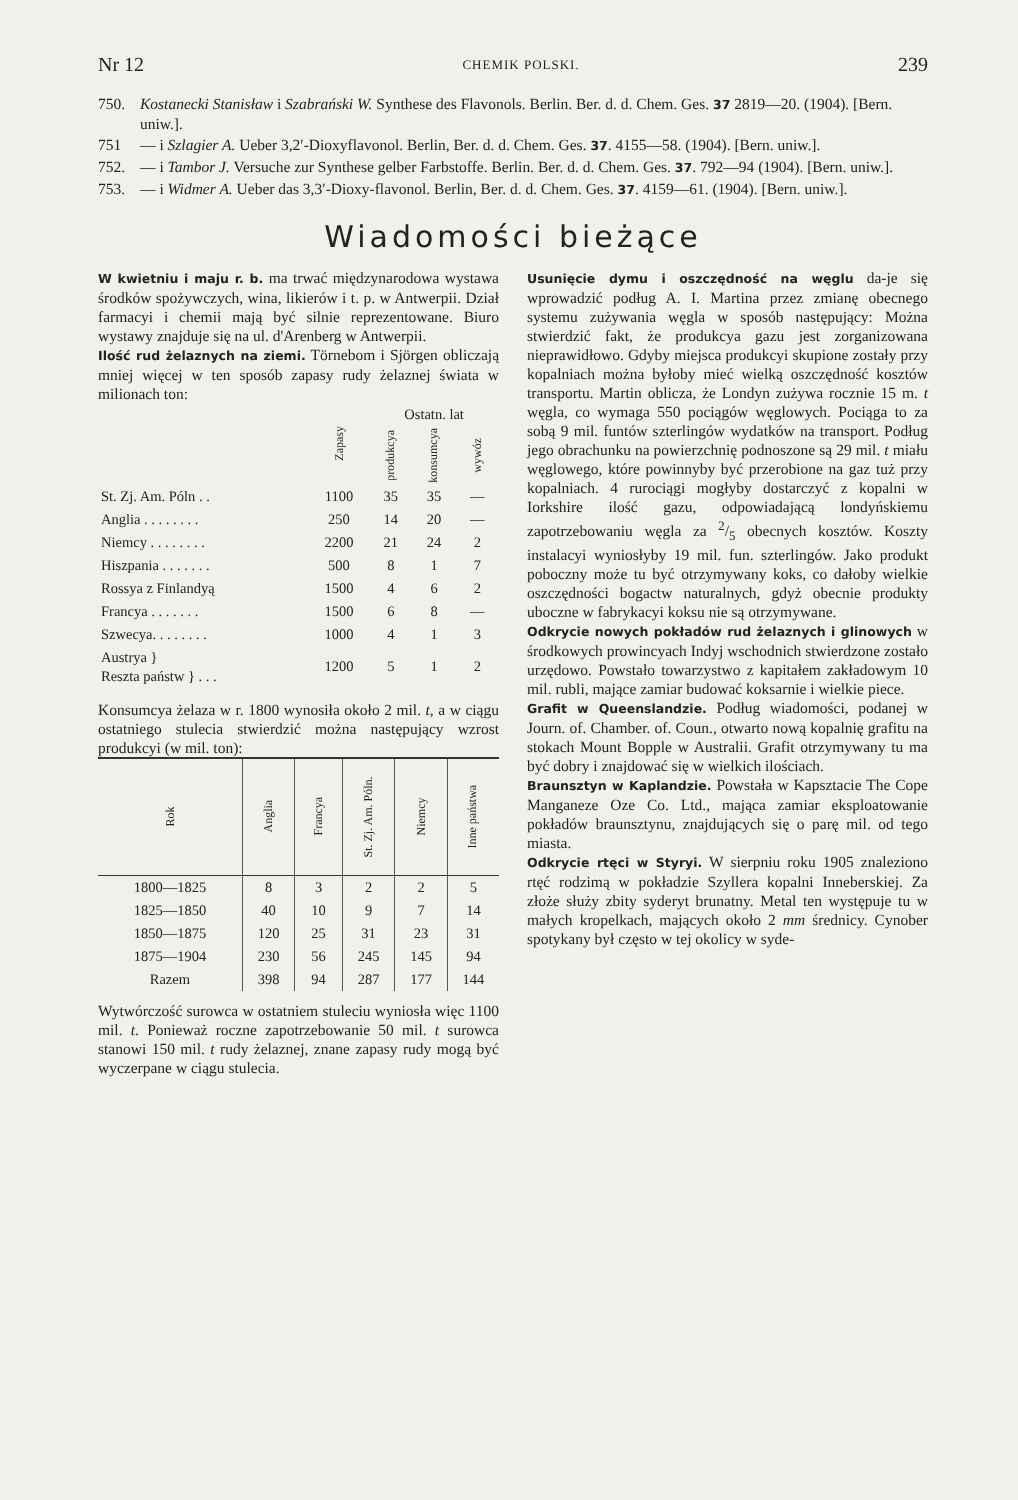Nr 12 CHEMIK POLSKI. 239
750. Kostanecki Stanisław i Szabrański W. Synthese des Flavonols. Berlin. Ber. d. d. Chem. Ges. 37 2819—20. (1904). [Bern. uniw.].
751 — i Szlagier A. Ueber 3,2′-Dioxyflavonol. Berlin, Ber. d. d. Chem. Ges. 37. 4155—58. (1904). [Bern. uniw.].
752. — i Tambor J. Versuche zur Synthese gelber Farbstoffe. Berlin. Ber. d. d. Chem. Ges. 37. 792—94 (1904). [Bern. uniw.].
753. — i Widmer A. Ueber das 3,3′-Dioxy-flavonol. Berlin, Ber. d. d. Chem. Ges. 37. 4159—61. (1904). [Bern. uniw.].
Wiadomości bieżące
W kwietniu i maju r. b. ma trwać międzynarodowa wystawa środków spożywczych, wina, likierów i t. p. w Antwerpii. Dział farmacyi i chemii mają być silnie reprezentowane. Biuro wystawy znajduje się na ul. d'Arenberg w Antwerpii.
Ilość rud żelaznych na ziemi. Törnebom i Sjörgen obliczają mniej więcej w ten sposób zapasy rudy żelaznej świata w milionach ton:
| | Zapasy | Ostatn. lat | | |
| | | produkcya | konsumcya | wywóz |
| St. Zj. Am. Póln . . | 1100 | 35 | 35 | — |
| Anglia . . . . . . . . | 250 | 14 | 20 | — |
| Niemcy . . . . . . . . | 2200 | 21 | 24 | 2 |
| Hiszpania . . . . . . . | 500 | 8 | 1 | 7 |
| Rossya z Finlandyą | 1500 | 4 | 6 | 2 |
| Francya . . . . . . . | 1500 | 6 | 8 | — |
| Szwecya. . . . . . . . | 1000 | 4 | 1 | 3 |
| Austrya } Reszta państw } . . . | 1200 | 5 | 1 | 2 |
Konsumcya żelaza w r. 1800 wynosiła około 2 mil. t, a w ciągu ostatniego stulecia stwierdzić można następujący wzrost produkcyi (w mil. ton):
| Rok | Anglia | Francya | St. Zj. Am. Póln. | Niemcy | Inne państwa |
| --- | --- | --- | --- | --- | --- |
| 1800—1825 | 8 | 3 | 2 | 2 | 5 |
| 1825—1850 | 40 | 10 | 9 | 7 | 14 |
| 1850—1875 | 120 | 25 | 31 | 23 | 31 |
| 1875—1904 | 230 | 56 | 245 | 145 | 94 |
| Razem | 398 | 94 | 287 | 177 | 144 |
Wytwórczość surowca w ostatniem stuleciu wyniosła więc 1100 mil. t. Ponieważ roczne zapotrzebowanie 50 mil. t surowca stanowi 150 mil. t rudy żelaznej, znane zapasy rudy mogą być wyczerpane w ciągu stulecia.
Usunięcie dymu i oszczędność na węglu da-je się wprowadzić podług A. I. Martina przez zmianę obecnego systemu zużywania węgla w sposób następujący: Można stwierdzić fakt, że produkcya gazu jest zorganizowana nieprawidłowo. Gdyby miejsca produkcyi skupione zostały przy kopalniach można byłoby mieć wielką oszczędność kosztów transportu. Martin oblicza, że Londyn zużywa rocznie 15 m. t węgla, co wymaga 550 pociągów węglowych. Pociąga to za sobą 9 mil. funtów szterlingów wydatków na transport. Podług jego obrachunku na powierzchnię podnoszone są 29 mil. t miału węglowego, które powinnyby być przerobione na gaz tuż przy kopalniach. 4 rurociągi mogłyby dostarczyć z kopalni w Iorkshire ilość gazu, odpowiadającą londyńskiemu zapotrzebowaniu węgla za 2/5 obecnych kosztów. Koszty instalacyi wyniosłyby 19 mil. fun. szterlingów. Jako produkt poboczny może tu być otrzymywany koks, co dałoby wielkie oszczędności bogactw naturalnych, gdyż obecnie produkty uboczne w fabrykacyi koksu nie są otrzymywane.
Odkrycie nowych pokładów rud żelaznych i glinowych w środkowych prowincyach Indyj wschodnich stwierdzone zostało urzędowo. Powstało towarzystwo z kapitałem zakładowym 10 mil. rubli, mające zamiar budować koksarnie i wielkie piece.
Grafit w Queenslandzie. Podług wiadomości, podanej w Journ. of. Chamber. of. Coun., otwarto nową kopalnię grafitu na stokach Mount Bopple w Australii. Grafit otrzymywany tu ma być dobry i znajdować się w wielkich ilościach.
Braunsztyn w Kaplandzie. Powstała w Kapsztacie The Cope Manganeze Oze Co. Ltd., mająca zamiar eksploatowanie pokładów braunsztynu, znajdujących się o parę mil. od tego miasta.
Odkrycie rtęci w Styryi. W sierpniu roku 1905 znaleziono rtęć rodzimą w pokładzie Szyllera kopalni Inneberskiej. Za złoże służy zbity syderyt brunatny. Metal ten występuje tu w małych kropelkach, mających około 2 mm średnicy. Cynober spotykany był często w tej okolicy w syde-